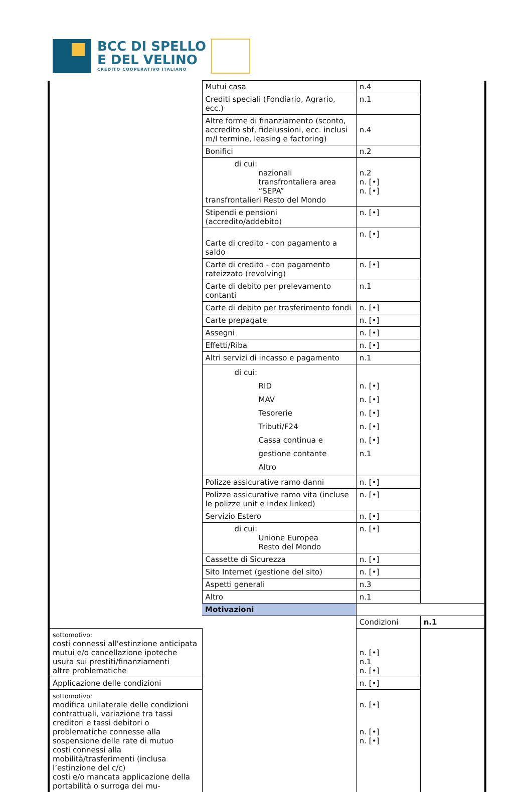BCC DI SPELLO
E DEL VELINO
CREDITO COOPERATIVO ITALIANO
| | Mutui casa | n.4 | |
| | Crediti speciali (Fondiario, Agrario, ecc.) | n.1 | |
| | Altre forme di finanziamento (sconto, accredito sbf, fideiussioni, ecc. inclusi m/l termine, leasing e factoring) | n.4 | |
| | Bonifici | n.2 | |
| | di cui: nazionali transfrontaliera area “SEPA” transfrontalieri Resto del Mondo | n.2 n. [•] n. [•] | |
| | Stipendi e pensioni (accredito/addebito) | n. [•] | |
| | Carte di credito - con pagamento a saldo | n. [•] | |
| | Carte di credito - con pagamento rateizzato (revolving) | n. [•] | |
| | Carte di debito per prelevamento contanti | n.1 | |
| | Carte di debito per trasferimento fondi | n. [•] | |
| | Carte prepagate | n. [•] | |
| | Assegni | n. [•] | |
| | Effetti/Riba | n. [•] | |
| | Altri servizi di incasso e pagamento | n.1 | |
| | di cui: RID MAV Tesorerie Tributi/F24 Cassa continua e gestione contante Altro | n. [•] n. [•] n. [•] n. [•] n. [•] n.1 | |
| | Polizze assicurative ramo danni | n. [•] | |
| | Polizze assicurative ramo vita (incluse le polizze unit e index linked) | n. [•] | |
| | Servizio Estero | n. [•] | |
| | di cui: Unione Europea Resto del Mondo | n. [•] | |
| | Cassette di Sicurezza | n. [•] | |
| | Sito Internet (gestione del sito) | n. [•] | |
| | Aspetti generali | n.3 | |
| | Altro | n.1 | |
| | Motivazioni | | |
| | | Condizioni | n.1 |
| sottomotivo: costi connessi all'estinzione anticipata mutui e/o cancellazione ipoteche usura sui prestiti/finanziamenti altre problematiche | | n. [•] n.1 n. [•] | |
| Applicazione delle condizioni | | n. [•] | |
| sottomotivo: modifica unilaterale delle condizioni contrattuali, variazione tra tassi creditori e tassi debitori o problematiche connesse alla sospensione delle rate di mutuo costi connessi alla mobilità/trasferimenti (inclusa l’estinzione del c/c) costi e/o mancata applicazione della portabilità o surroga dei mu- | | n. [•] n. [•] n. [•] | |